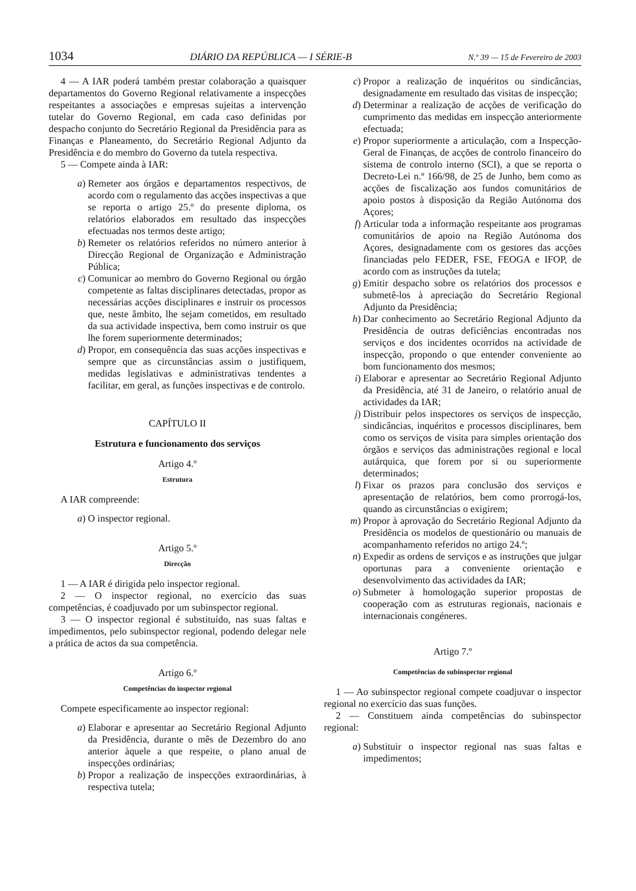1034 DIÁRIO DA REPÚBLICA — I SÉRIE-B N.º 39 — 15 de Fevereiro de 2003
4 — A IAR poderá também prestar colaboração a quaisquer departamentos do Governo Regional relativamente a inspecções respeitantes a associações e empresas sujeitas a intervenção tutelar do Governo Regional, em cada caso definidas por despacho conjunto do Secretário Regional da Presidência para as Finanças e Planeamento, do Secretário Regional Adjunto da Presidência e do membro do Governo da tutela respectiva.
5 — Compete ainda à IAR:
a) Remeter aos órgãos e departamentos respectivos, de acordo com o regulamento das acções inspectivas a que se reporta o artigo 25.º do presente diploma, os relatórios elaborados em resultado das inspecções efectuadas nos termos deste artigo;
b) Remeter os relatórios referidos no número anterior à Direcção Regional de Organização e Administração Pública;
c) Comunicar ao membro do Governo Regional ou órgão competente as faltas disciplinares detectadas, propor as necessárias acções disciplinares e instruir os processos que, neste âmbito, lhe sejam cometidos, em resultado da sua actividade inspectiva, bem como instruir os que lhe forem superiormente determinados;
d) Propor, em consequência das suas acções inspectivas e sempre que as circunstâncias assim o justifiquem, medidas legislativas e administrativas tendentes a facilitar, em geral, as funções inspectivas e de controlo.
CAPÍTULO II
Estrutura e funcionamento dos serviços
Artigo 4.º
Estrutura
A IAR compreende:
a) O inspector regional.
Artigo 5.º
Direcção
1 — A IAR é dirigida pelo inspector regional.
2 — O inspector regional, no exercício das suas competências, é coadjuvado por um subinspector regional.
3 — O inspector regional é substituído, nas suas faltas e impedimentos, pelo subinspector regional, podendo delegar nele a prática de actos da sua competência.
Artigo 6.º
Competências do inspector regional
Compete especificamente ao inspector regional:
a) Elaborar e apresentar ao Secretário Regional Adjunto da Presidência, durante o mês de Dezembro do ano anterior àquele a que respeite, o plano anual de inspecções ordinárias;
b) Propor a realização de inspecções extraordinárias, à respectiva tutela;
c) Propor a realização de inquéritos ou sindicâncias, designadamente em resultado das visitas de inspecção;
d) Determinar a realização de acções de verificação do cumprimento das medidas em inspecção anteriormente efectuada;
e) Propor superiormente a articulação, com a Inspecção-Geral de Finanças, de acções de controlo financeiro do sistema de controlo interno (SCI), a que se reporta o Decreto-Lei n.º 166/98, de 25 de Junho, bem como as acções de fiscalização aos fundos comunitários de apoio postos à disposição da Região Autónoma dos Açores;
f) Articular toda a informação respeitante aos programas comunitários de apoio na Região Autónoma dos Açores, designadamente com os gestores das acções financiadas pelo FEDER, FSE, FEOGA e IFOP, de acordo com as instruções da tutela;
g) Emitir despacho sobre os relatórios dos processos e submetê-los à apreciação do Secretário Regional Adjunto da Presidência;
h) Dar conhecimento ao Secretário Regional Adjunto da Presidência de outras deficiências encontradas nos serviços e dos incidentes ocorridos na actividade de inspecção, propondo o que entender conveniente ao bom funcionamento dos mesmos;
i) Elaborar e apresentar ao Secretário Regional Adjunto da Presidência, até 31 de Janeiro, o relatório anual de actividades da IAR;
j) Distribuir pelos inspectores os serviços de inspecção, sindicâncias, inquéritos e processos disciplinares, bem como os serviços de visita para simples orientação dos órgãos e serviços das administrações regional e local autárquica, que forem por si ou superiormente determinados;
l) Fixar os prazos para conclusão dos serviços e apresentação de relatórios, bem como prorrogá-los, quando as circunstâncias o exigirem;
m) Propor à aprovação do Secretário Regional Adjunto da Presidência os modelos de questionário ou manuais de acompanhamento referidos no artigo 24.º;
n) Expedir as ordens de serviços e as instruções que julgar oportunas para a conveniente orientação e desenvolvimento das actividades da IAR;
o) Submeter à homologação superior propostas de cooperação com as estruturas regionais, nacionais e internacionais congéneres.
Artigo 7.º
Competências do subinspector regional
1 — Ao subinspector regional compete coadjuvar o inspector regional no exercício das suas funções.
2 — Constituem ainda competências do subinspector regional:
a) Substituir o inspector regional nas suas faltas e impedimentos;